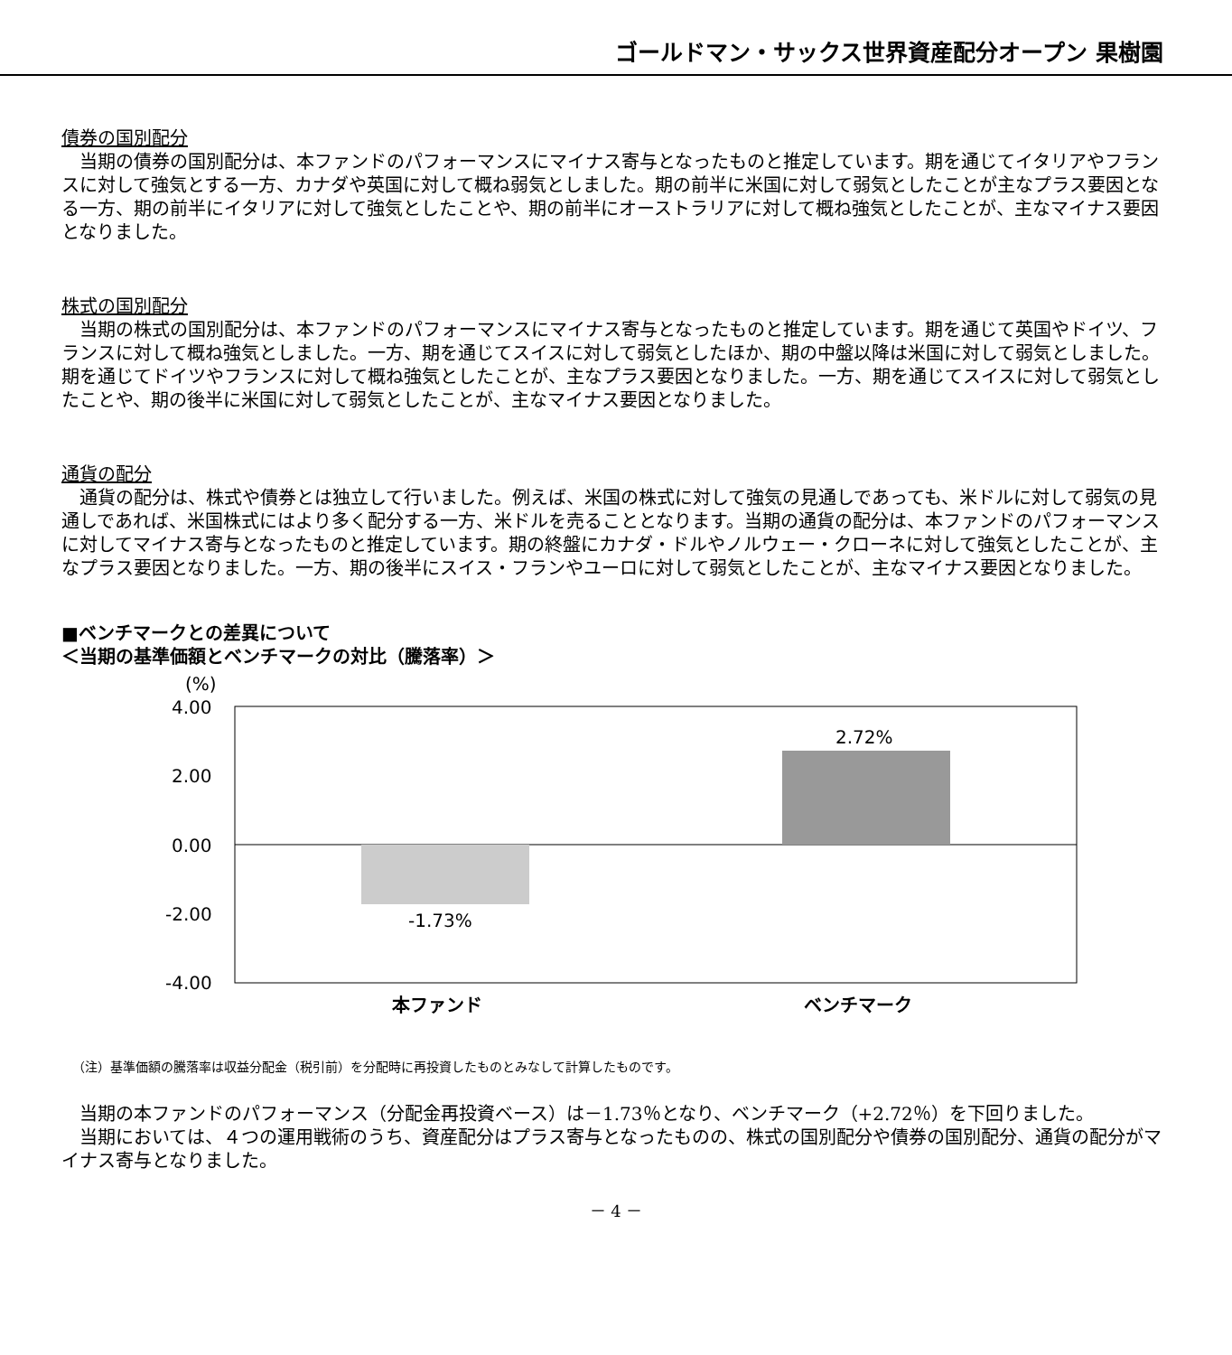ゴールドマン・サックス世界資産配分オープン 果樹園
債券の国別配分
当期の債券の国別配分は、本ファンドのパフォーマンスにマイナス寄与となったものと推定しています。期を通じてイタリアやフランスに対して強気とする一方、カナダや英国に対して概ね弱気としました。期の前半に米国に対して弱気としたことが主なプラス要因となる一方、期の前半にイタリアに対して強気としたことや、期の前半にオーストラリアに対して概ね強気としたことが、主なマイナス要因となりました。
株式の国別配分
当期の株式の国別配分は、本ファンドのパフォーマンスにマイナス寄与となったものと推定しています。期を通じて英国やドイツ、フランスに対して概ね強気としました。一方、期を通じてスイスに対して弱気としたほか、期の中盤以降は米国に対して弱気としました。期を通じてドイツやフランスに対して概ね強気としたことが、主なプラス要因となりました。一方、期を通じてスイスに対して弱気としたことや、期の後半に米国に対して弱気としたことが、主なマイナス要因となりました。
通貨の配分
通貨の配分は、株式や債券とは独立して行いました。例えば、米国の株式に対して強気の見通しであっても、米ドルに対して弱気の見通しであれば、米国株式にはより多く配分する一方、米ドルを売ることとなります。当期の通貨の配分は、本ファンドのパフォーマンスに対してマイナス寄与となったものと推定しています。期の終盤にカナダ・ドルやノルウェー・クローネに対して強気としたことが、主なプラス要因となりました。一方、期の後半にスイス・フランやユーロに対して弱気としたことが、主なマイナス要因となりました。
■ベンチマークとの差異について
＜当期の基準価額とベンチマークの対比（騰落率）＞
(%)
4.00
2.00
0.00
-2.00
-4.00
-1.73%
2.72%
本ファンド
ベンチマーク
（注）基準価額の騰落率は収益分配金（税引前）を分配時に再投資したものとみなして計算したものです。
当期の本ファンドのパフォーマンス（分配金再投資ベース）は－1.73％となり、ベンチマーク（+2.72％）を下回りました。
当期においては、４つの運用戦術のうち、資産配分はプラス寄与となったものの、株式の国別配分や債券の国別配分、通貨の配分がマイナス寄与となりました。
－ 4 －